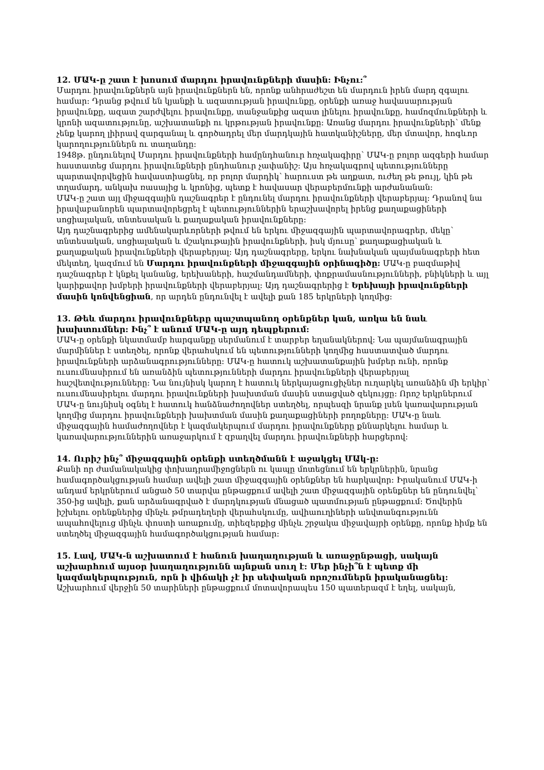12. ՄԱԿ-ը շատ է խոսում մարդու իրավունքների մասին: Ինչու:՞
Մարդու իրավունքներն այն իրավունքներն են, որոնք անհրաժեշտ են մարդուն իրեն մարդ զգալու համար: Դրանց թվում են կյանքի և ազատության իրավունքը, օրենքի առաջ հավասարության իրավունքը, ազատ շարժվելու իրավունքը, տանջանքից ազատ լինելու իրավունքը, համոզմունքների և կրոնի ազատությունը, աշխատանքի ու կրթության իրավունքը: Առանց մարդու իրավունքների՝ մենք չենք կարող լիիրավ զարգանալ և գործադրել մեր մարդկային հատկանիշները, մեր մտավոր, հոգևոր կարողություններն ու տաղանդը:
1948թ. ընդունելով Մարդու իրավունքների համընդհանուր հռչակագիրը՝ ՄԱԿ-ը բոլոր ազգերի համար հաստատեց մարդու իրավունքների ընդհանուր չափանիշ: Այս հռչակագրով պետությունները պարտավորվեցին հավաստիացնել, որ բոլոր մարդիկ՝ հարուստ թե աղքատ, ուժեղ թե թույլ, կին թե տղամարդ, անկախ ռասայից և կրոնից, պետք է հավասար վերաբերմունքի արժանանան:
ՄԱԿ-ը շատ այլ միջազգային դաշնագրեր է ընդունել մարդու իրավունքների վերաբերյալ: Դրանով նա իրավաբանորեն պարտավորեցրել է պետություններին երաշխավորել իրենց քաղաքացիների սոցիալական, տնտեսական և քաղաքական իրավունքները:
Այդ դաշնագրերից ամենակարևորների թվում են երկու միջազգային պարտավորագրեր, մեկը՝ տնտեսական, սոցիալական և մշակութային իրավունքների, իսկ մյուսը՝ քաղաքացիական և քաղաքական իրավունքների վերաբերյալ: Այդ դաշնագրերը, երկու նախնական պայմանագրերի հետ մեկտեղ, կազմում են Մարդու իրավունքների միջազգային օրինագիծը: ՄԱԿ-ը բազմաթիվ դաշնագրեր է կնքել կանանց, երեխաների, հաշմանդամների, փոքրամասնությունների, բնիկների և այլ կարիքավոր խմբերի իրավունքների վերաբերյալ: Այդ դաշնագրերից է Երեխայի իրավունքների մասին կոնվենցիան, որ արդեն ընդունվել է ավելի քան 185 երկրների կողմից:
13. Թեև մարդու իրավունքները պաշտպանող օրենքներ կան, առկա են նաև խախտումներ: Ինչ՞ է անում ՄԱԿ-ը այդ դեպքերում:
ՄԱԿ-ը օրենքի նկատմամբ հարգանքը սերմանում է տարբեր եղանակներով: Նա պայմանագրային մարմիններ է ստեղծել, որոնք վերահսկում են պետությունների կողմից հաստատված մարդու իրավունքների արձանագրությունները: ՄԱԿ-ը հատուկ աշխատանքային խմբեր ունի, որոնք ուսումնասիրում են առանձին պետությունների մարդու իրավունքների վերաբերյալ հաշվետվությունները: Նա նույնիսկ կարող է հատուկ ներկայացուցիչներ ուղարկել առանձին մի երկիր՝ ուսումնասիրելու մարդու իրավունքների խախտման մասին ստացված զեկույցը: Որոշ երկրներում ՄԱԿ-ը նույնիսկ օգնել է հատուկ հանձնաժողովներ ստեղծել, որպեսզի նրանք լսեն կառավարության կողմից մարդու իրավունքների խախտման մասին քաղաքացիների բողոքները: ՄԱԿ-ը նաև միջազգային համաժողովներ է կազմակերպում մարդու իրավունքները քննարկելու համար և կառավարություններին առաջարկում է զբաղվել մարդու իրավունքների հարցերով:
14. Ուրիշ ինչ՞ միջազգային օրենքի ստեղծմանն է աջակցել ՄԱկ-ը:
Քանի որ ժամանակակից փոխադրամիջոցներն ու կապը մոտեցնում են երկրներին, նրանց համագործակցության համար ավելի շատ միջազգային օրենքներ են հարկավոր: Իրականում ՄԱԿ-ի անդամ երկրներում անցած 50 տարվա ընթացքում ավելի շատ միջազգային օրենքներ են ընդունվել՝ 350-ից ավելի, քան արձանագրված է մարդկության մնացած պատմության ընթացքում: Ծովերին իշխելու օրենքներից մինչև թմրադեղերի վերահսկումը, ավիաուղիների անվտանգությունն ապահովելուց մինչև փոստի առաքումը, տիեզերքից մինչև շրջակա միջավայրի օրենքը, որոնք հիմք են ստեղծել միջազգային համագործակցության համար:
15. Լավ, ՄԱԿ-ն աշխատում է հանուն խաղաղության և առաջընթացի, սակայն աշխարհում այսօր խաղաղությունն այնքան սուղ է: Մեր ինչի՞ն է պետք մի կազմակերպություն, որն ի վիճակի չէ իր սեփական որոշումներն իրականացնել:
Աշխարհում վերջին 50 տարիների ընթացքում մոտավորապես 150 պատերազմ է եղել, սակայն,